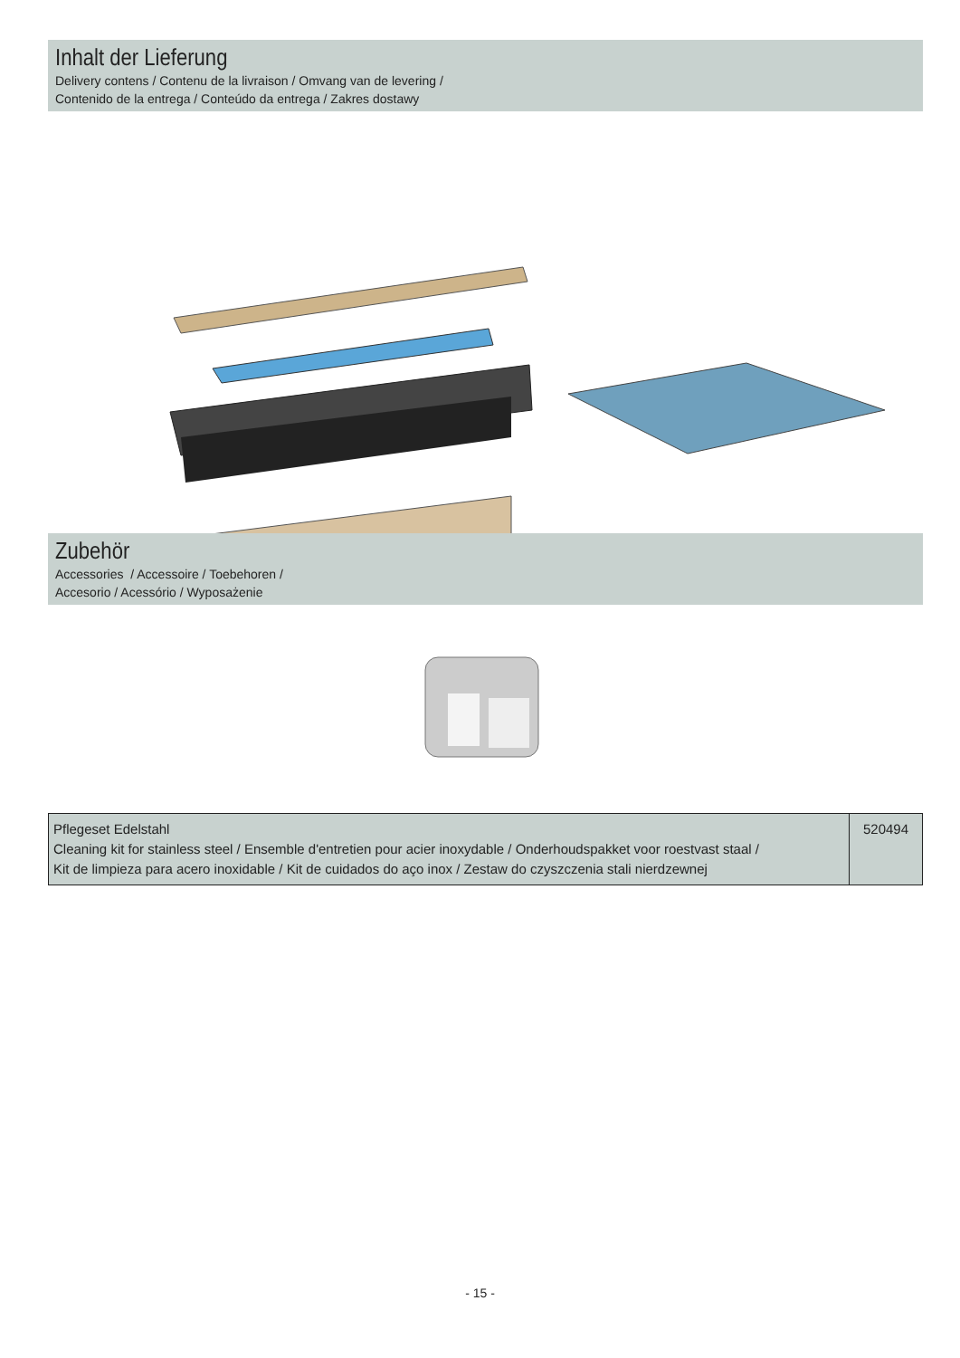Inhalt der Lieferung
Delivery contens / Contenu de la livraison / Omvang van de levering /
Contenido de la entrega / Conteúdo da entrega / Zakres dostawy
Zubehör
Accessories / Accessoire / Toebehoren /
Accesorio / Acessório / Wyposażenie
| Pflegeset Edelstahl Cleaning kit for stainless steel / Ensemble d'entretien pour acier inoxydable / Onderhoudspakket voor roestvast staal / Kit de limpieza para acero inoxidable / Kit de cuidados do aço inox / Zestaw do czyszczenia stali nierdzewnej | 520494 |
- 15 -